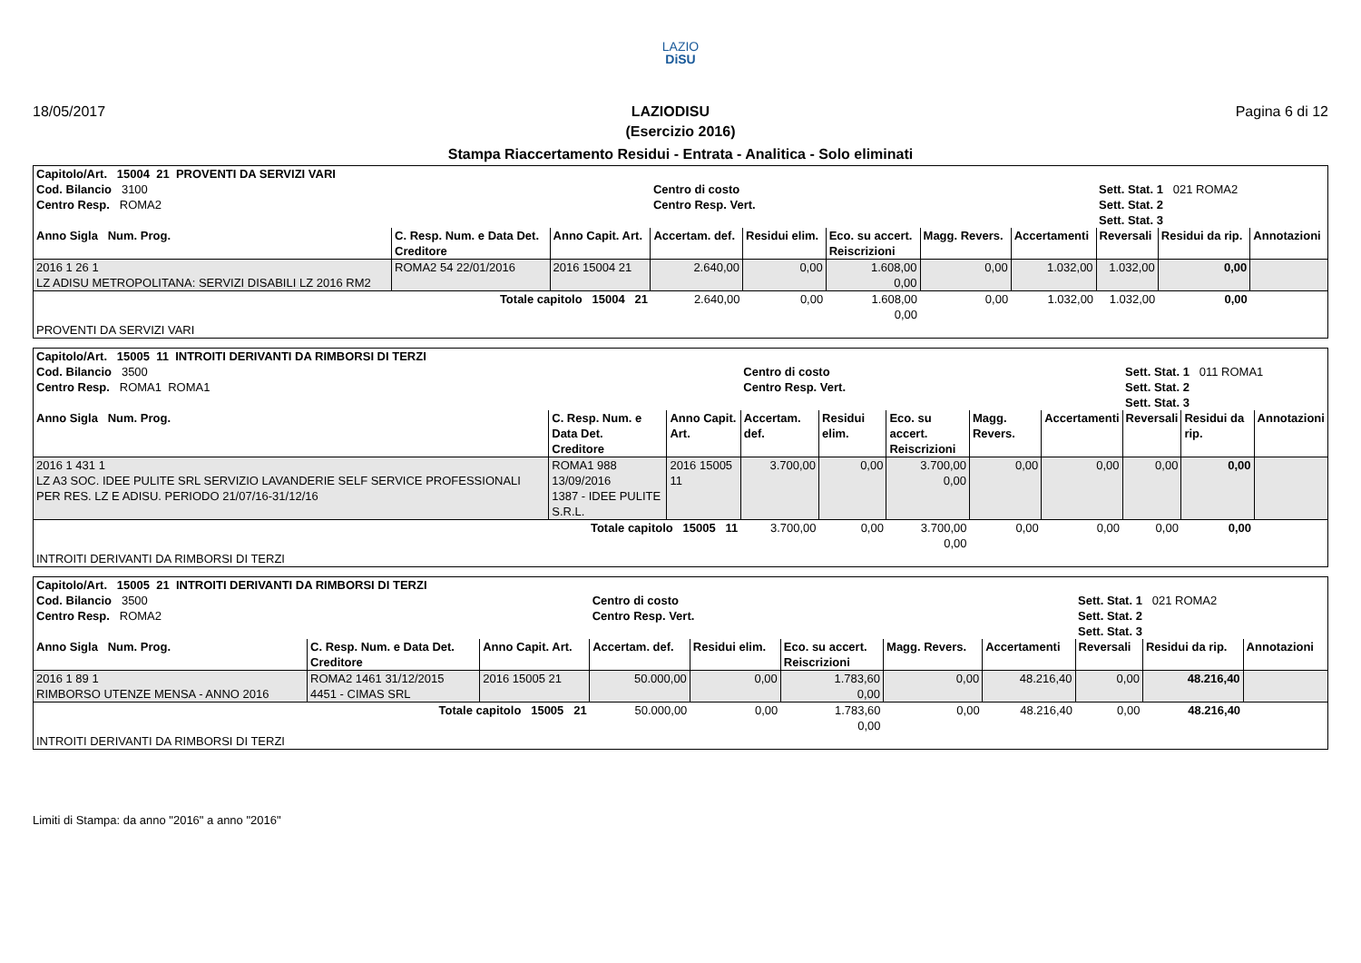LAZIO
DiSU
18/05/2017 LAZIODISU Pagina 6 di 12
(Esercizio 2016)
Stampa Riaccertamento Residui - Entrata - Analitica - Solo eliminati
| Capitolo/Art. 15004 21 PROVENTI DA SERVIZI VARI | | | | | | | | | | |
| Cod. Bilancio 3100 | | | Centro di costo | | | | | Sett. Stat. 1 021 ROMA2 | | |
| Centro Resp. ROMA2 | | | Centro Resp. Vert. | | | | | Sett. Stat. 2 Sett. Stat. 3 | | |
| Anno Sigla Num. Prog. | C. Resp. Num. e Data Det. Creditore | Anno Capit. Art. | Accertam. def. | Residui elim. | Eco. su accert. Reiscrizioni | Magg. Revers. | Accertamenti | Reversali | Residui da rip. | Annotazioni |
| 2016 1 26 1 LZ ADISU METROPOLITANA: SERVIZI DISABILI LZ 2016 RM2 | ROMA2 54 22/01/2016 | 2016 15004 21 | 2.640,00 | 0,00 | 1.608,00 0,00 | 0,00 | 1.032,00 | 1.032,00 | 0,00 | |
| Totale capitolo 15004 21 | | | 2.640,00 | 0,00 | 1.608,00 0,00 | 0,00 | 1.032,00 | 1.032,00 | 0,00 | |
| PROVENTI DA SERVIZI VARI | | | | | | | | | | |
| Capitolo/Art. 15005 11 INTROITI DERIVANTI DA RIMBORSI DI TERZI | | | | | | | | | | |
| Cod. Bilancio 3500 | | | Centro di costo | | | | | Sett. Stat. 1 011 ROMA1 | | |
| Centro Resp. ROMA1 ROMA1 | | | Centro Resp. Vert. | | | | | Sett. Stat. 2 Sett. Stat. 3 | | |
| Anno Sigla Num. Prog. | C. Resp. Num. e Data Det. Creditore | Anno Capit. Art. | Accertam. def. | Residui elim. | Eco. su accert. Reiscrizioni | Magg. Revers. | Accertamenti | Reversali | Residui da rip. | Annotazioni |
| 2016 1 431 1 LZ A3 SOC. IDEE PULITE SRL SERVIZIO LAVANDERIE SELF SERVICE PROFESSIONALI PER RES. LZ E ADISU. PERIODO 21/07/16-31/12/16 | ROMA1 988 13/09/2016 1387 - IDEE PULITE S.R.L. | 2016 15005 11 | 3.700,00 | 0,00 | 3.700,00 0,00 | 0,00 | 0,00 | 0,00 | 0,00 | |
| Totale capitolo 15005 11 | | | 3.700,00 | 0,00 | 3.700,00 0,00 | 0,00 | 0,00 | 0,00 | 0,00 | |
| INTROITI DERIVANTI DA RIMBORSI DI TERZI | | | | | | | | | | |
| Capitolo/Art. 15005 21 INTROITI DERIVANTI DA RIMBORSI DI TERZI | | | | | | | | | | |
| Cod. Bilancio 3500 | | | Centro di costo | | | | | Sett. Stat. 1 021 ROMA2 | | |
| Centro Resp. ROMA2 | | | Centro Resp. Vert. | | | | | Sett. Stat. 2 Sett. Stat. 3 | | |
| Anno Sigla Num. Prog. | C. Resp. Num. e Data Det. Creditore | Anno Capit. Art. | Accertam. def. | Residui elim. | Eco. su accert. Reiscrizioni | Magg. Revers. | Accertamenti | Reversali | Residui da rip. | Annotazioni |
| 2016 1 89 1 RIMBORSO UTENZE MENSA - ANNO 2016 | ROMA2 1461 31/12/2015 4451 - CIMAS SRL | 2016 15005 21 | 50.000,00 | 0,00 | 1.783,60 0,00 | 0,00 | 48.216,40 | 0,00 | 48.216,40 | |
| Totale capitolo 15005 21 | | | 50.000,00 | 0,00 | 1.783,60 0,00 | 0,00 | 48.216,40 | 0,00 | 48.216,40 | |
| INTROITI DERIVANTI DA RIMBORSI DI TERZI | | | | | | | | | | |
Limiti di Stampa: da anno "2016" a anno "2016"